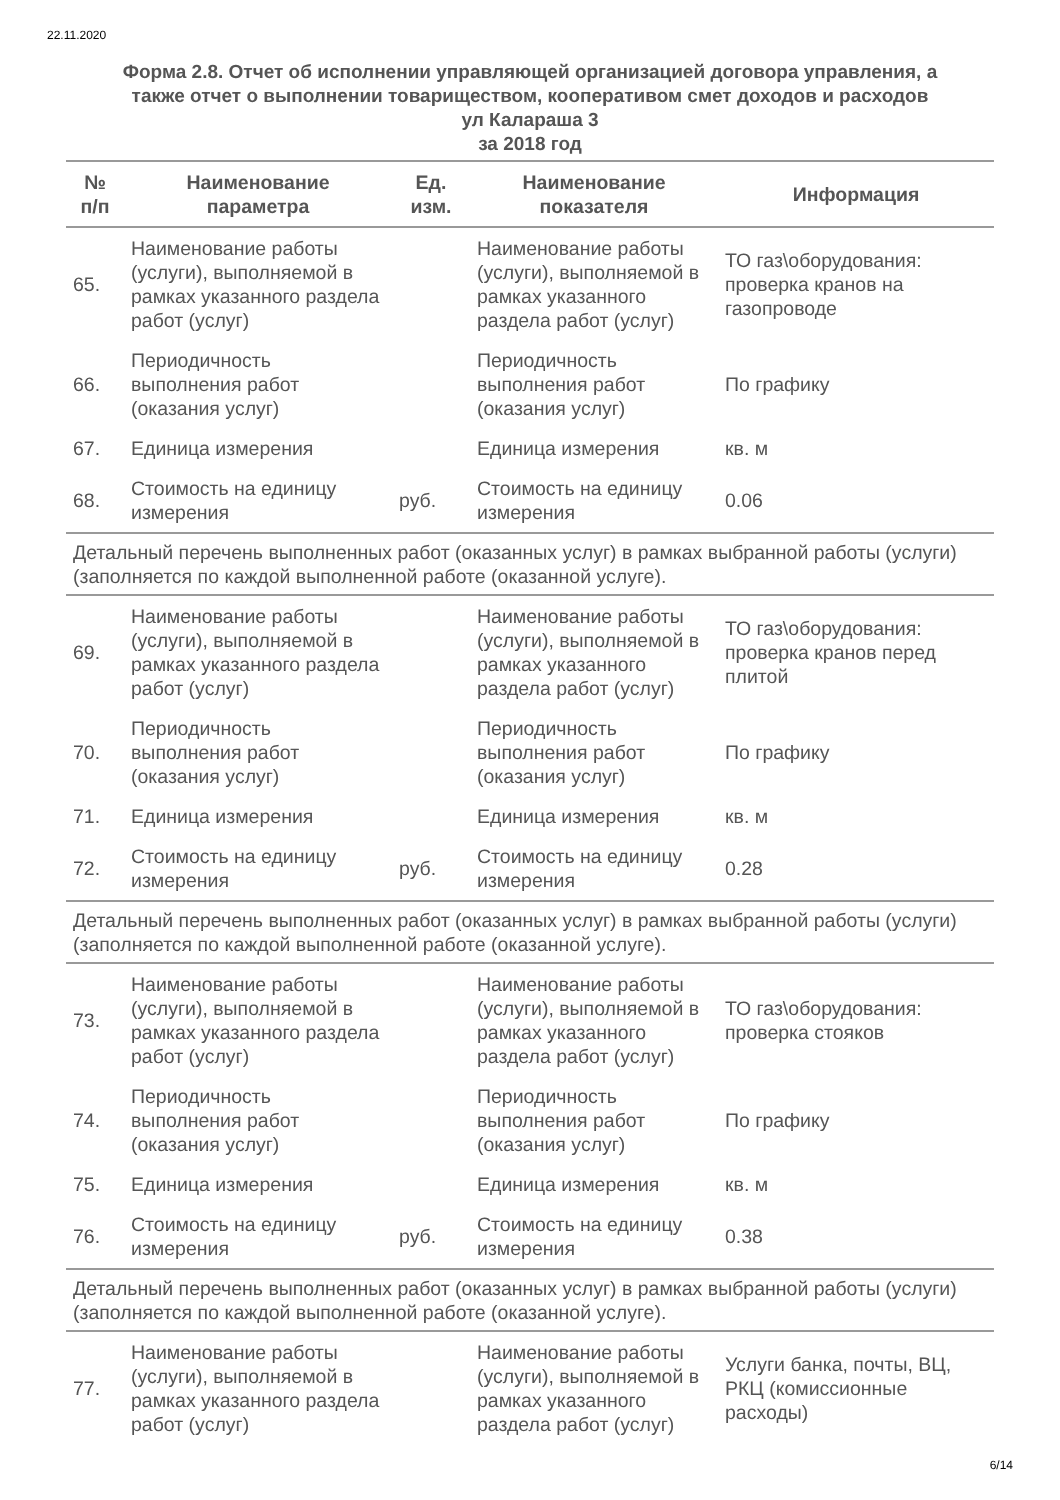22.11.2020
Форма 2.8. Отчет об исполнении управляющей организацией договора управления, а
также отчет о выполнении товариществом, кооперативом смет доходов и расходов
ул Калараша 3
за 2018 год
| № п/п | Наименование параметра | Ед. изм. | Наименование показателя | Информация |
| --- | --- | --- | --- | --- |
| 65. | Наименование работы (услуги), выполняемой в рамках указанного раздела работ (услуг) | | Наименование работы (услуги), выполняемой в рамках указанного раздела работ (услуг) | ТО газ\оборудования: проверка кранов на газопроводе |
| 66. | Периодичность выполнения работ (оказания услуг) | | Периодичность выполнения работ (оказания услуг) | По графику |
| 67. | Единица измерения | | Единица измерения | кв. м |
| 68. | Стоимость на единицу измерения | руб. | Стоимость на единицу измерения | 0.06 |
| Детальный перечень выполненных работ (оказанных услуг) в рамках выбранной работы (услуги) (заполняется по каждой выполненной работе (оказанной услуге). | | | | |
| 69. | Наименование работы (услуги), выполняемой в рамках указанного раздела работ (услуг) | | Наименование работы (услуги), выполняемой в рамках указанного раздела работ (услуг) | ТО газ\оборудования: проверка кранов перед плитой |
| 70. | Периодичность выполнения работ (оказания услуг) | | Периодичность выполнения работ (оказания услуг) | По графику |
| 71. | Единица измерения | | Единица измерения | кв. м |
| 72. | Стоимость на единицу измерения | руб. | Стоимость на единицу измерения | 0.28 |
| Детальный перечень выполненных работ (оказанных услуг) в рамках выбранной работы (услуги) (заполняется по каждой выполненной работе (оказанной услуге). | | | | |
| 73. | Наименование работы (услуги), выполняемой в рамках указанного раздела работ (услуг) | | Наименование работы (услуги), выполняемой в рамках указанного раздела работ (услуг) | ТО газ\оборудования: проверка стояков |
| 74. | Периодичность выполнения работ (оказания услуг) | | Периодичность выполнения работ (оказания услуг) | По графику |
| 75. | Единица измерения | | Единица измерения | кв. м |
| 76. | Стоимость на единицу измерения | руб. | Стоимость на единицу измерения | 0.38 |
| Детальный перечень выполненных работ (оказанных услуг) в рамках выбранной работы (услуги) (заполняется по каждой выполненной работе (оказанной услуге). | | | | |
| 77. | Наименование работы (услуги), выполняемой в рамках указанного раздела работ (услуг) | | Наименование работы (услуги), выполняемой в рамках указанного раздела работ (услуг) | Услуги банка, почты, ВЦ, РКЦ (комиссионные расходы) |
6/14